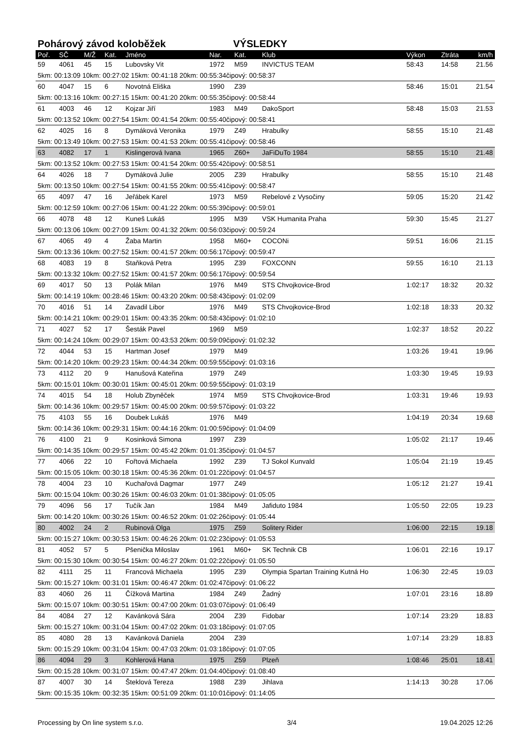Pohárový závod koloběžek VÝSLEDKY
| Poř. | SČ | M/Ž | Kat. | Jméno | Nar. | Kat. | Klub | Výkon | Ztráta | km/h |
| --- | --- | --- | --- | --- | --- | --- | --- | --- | --- | --- |
| 59 | 4061 | 45 | 15 | Lubovsky Vit | 1972 | M59 | INVICTUS TEAM | 58:43 | 14:58 | 21.56 |
| 5km: 00:13:09 10km: 00:27:02 15km: 00:41:18 20km: 00:55:34čipový: 00:58:37 | | | | | | | | | | |
| 60 | 4047 | 15 | 6 | Novotná Eliška | 1990 | Z39 | | 58:46 | 15:01 | 21.54 |
| 5km: 00:13:16 10km: 00:27:15 15km: 00:41:20 20km: 00:55:35čipový: 00:58:44 | | | | | | | | | | |
| 61 | 4003 | 46 | 12 | Kojzar Jiří | 1983 | M49 | DakoSport | 58:48 | 15:03 | 21.53 |
| 5km: 00:13:52 10km: 00:27:54 15km: 00:41:54 20km: 00:55:40čipový: 00:58:41 | | | | | | | | | | |
| 62 | 4025 | 16 | 8 | Dymáková Veronika | 1979 | Z49 | Hrabulky | 58:55 | 15:10 | 21.48 |
| 5km: 00:13:49 10km: 00:27:53 15km: 00:41:53 20km: 00:55:41čipový: 00:58:46 | | | | | | | | | | |
| 63 | 4082 | 17 | 1 | Kislingerová Ivana | 1965 | Z60+ | JaFiDuTo 1984 | 58:55 | 15:10 | 21.48 |
| 5km: 00:13:52 10km: 00:27:53 15km: 00:41:54 20km: 00:55:42čipový: 00:58:51 | | | | | | | | | | |
| 64 | 4026 | 18 | 7 | Dymáková Julie | 2005 | Z39 | Hrabulky | 58:55 | 15:10 | 21.48 |
| 5km: 00:13:50 10km: 00:27:54 15km: 00:41:55 20km: 00:55:41čipový: 00:58:47 | | | | | | | | | | |
| 65 | 4097 | 47 | 16 | Jeřábek Karel | 1973 | M59 | Rebelové z Vysočiny | 59:05 | 15:20 | 21.42 |
| 5km: 00:12:59 10km: 00:27:06 15km: 00:41:22 20km: 00:55:39čipový: 00:59:01 | | | | | | | | | | |
| 66 | 4078 | 48 | 12 | Kuneš Lukáš | 1995 | M39 | VSK Humanita Praha | 59:30 | 15:45 | 21.27 |
| 5km: 00:13:06 10km: 00:27:09 15km: 00:41:32 20km: 00:56:03čipový: 00:59:24 | | | | | | | | | | |
| 67 | 4065 | 49 | 4 | Žaba Martin | 1958 | M60+ | COCONi | 59:51 | 16:06 | 21.15 |
| 5km: 00:13:36 10km: 00:27:52 15km: 00:41:57 20km: 00:56:17čipový: 00:59:47 | | | | | | | | | | |
| 68 | 4083 | 19 | 8 | Staňková Petra | 1995 | Z39 | FOXCONN | 59:55 | 16:10 | 21.13 |
| 5km: 00:13:32 10km: 00:27:52 15km: 00:41:57 20km: 00:56:17čipový: 00:59:54 | | | | | | | | | | |
| 69 | 4017 | 50 | 13 | Polák Milan | 1976 | M49 | STS Chvojkovice-Brod | 1:02:17 | 18:32 | 20.32 |
| 5km: 00:14:19 10km: 00:28:46 15km: 00:43:20 20km: 00:58:43čipový: 01:02:09 | | | | | | | | | | |
| 70 | 4016 | 51 | 14 | Zavadil Libor | 1976 | M49 | STS Chvojkovice-Brod | 1:02:18 | 18:33 | 20.32 |
| 5km: 00:14:21 10km: 00:29:01 15km: 00:43:35 20km: 00:58:43čipový: 01:02:10 | | | | | | | | | | |
| 71 | 4027 | 52 | 17 | Šesták Pavel | 1969 | M59 | | 1:02:37 | 18:52 | 20.22 |
| 5km: 00:14:24 10km: 00:29:07 15km: 00:43:53 20km: 00:59:09čipový: 01:02:32 | | | | | | | | | | |
| 72 | 4044 | 53 | 15 | Hartman Josef | 1979 | M49 | | 1:03:26 | 19:41 | 19.96 |
| 5km: 00:14:20 10km: 00:29:23 15km: 00:44:34 20km: 00:59:55čipový: 01:03:16 | | | | | | | | | | |
| 73 | 4112 | 20 | 9 | Hanušová Kateřina | 1979 | Z49 | | 1:03:30 | 19:45 | 19.93 |
| 5km: 00:15:01 10km: 00:30:01 15km: 00:45:01 20km: 00:59:55čipový: 01:03:19 | | | | | | | | | | |
| 74 | 4015 | 54 | 18 | Holub Zbyněček | 1974 | M59 | STS Chvojkovice-Brod | 1:03:31 | 19:46 | 19.93 |
| 5km: 00:14:36 10km: 00:29:57 15km: 00:45:00 20km: 00:59:57čipový: 01:03:22 | | | | | | | | | | |
| 75 | 4103 | 55 | 16 | Doubek Lukáš | 1976 | M49 | | 1:04:19 | 20:34 | 19.68 |
| 5km: 00:14:36 10km: 00:29:31 15km: 00:44:16 20km: 01:00:59čipový: 01:04:09 | | | | | | | | | | |
| 76 | 4100 | 21 | 9 | Kosinková Simona | 1997 | Z39 | | 1:05:02 | 21:17 | 19.46 |
| 5km: 00:14:35 10km: 00:29:57 15km: 00:45:42 20km: 01:01:35čipový: 01:04:57 | | | | | | | | | | |
| 77 | 4066 | 22 | 10 | Fořtová Michaela | 1992 | Z39 | TJ Sokol Kunvald | 1:05:04 | 21:19 | 19.45 |
| 5km: 00:15:05 10km: 00:30:18 15km: 00:45:36 20km: 01:01:22čipový: 01:04:57 | | | | | | | | | | |
| 78 | 4004 | 23 | 10 | Kuchařová Dagmar | 1977 | Z49 | | 1:05:12 | 21:27 | 19.41 |
| 5km: 00:15:04 10km: 00:30:26 15km: 00:46:03 20km: 01:01:38čipový: 01:05:05 | | | | | | | | | | |
| 79 | 4096 | 56 | 17 | Tučík Jan | 1984 | M49 | Jafiduto 1984 | 1:05:50 | 22:05 | 19.23 |
| 5km: 00:14:20 10km: 00:30:26 15km: 00:46:52 20km: 01:02:26čipový: 01:05:44 | | | | | | | | | | |
| 80 | 4002 | 24 | 2 | Rubinová Olga | 1975 | Z59 | Solitery Rider | 1:06:00 | 22:15 | 19.18 |
| 5km: 00:15:27 10km: 00:30:53 15km: 00:46:26 20km: 01:02:23čipový: 01:05:53 | | | | | | | | | | |
| 81 | 4052 | 57 | 5 | Pšenička Miloslav | 1961 | M60+ | SK Technik CB | 1:06:01 | 22:16 | 19.17 |
| 5km: 00:15:30 10km: 00:30:54 15km: 00:46:27 20km: 01:02:22čipový: 01:05:50 | | | | | | | | | | |
| 82 | 4111 | 25 | 11 | Francová Michaela | 1995 | Z39 | Olympia Spartan Training Kutná Ho | 1:06:30 | 22:45 | 19.03 |
| 5km: 00:15:27 10km: 00:31:01 15km: 00:46:47 20km: 01:02:47čipový: 01:06:22 | | | | | | | | | | |
| 83 | 4060 | 26 | 11 | Čížková Martina | 1984 | Z49 | Žadný | 1:07:01 | 23:16 | 18.89 |
| 5km: 00:15:07 10km: 00:30:51 15km: 00:47:00 20km: 01:03:07čipový: 01:06:49 | | | | | | | | | | |
| 84 | 4084 | 27 | 12 | Kavánková Sára | 2004 | Z39 | Fidobar | 1:07:14 | 23:29 | 18.83 |
| 5km: 00:15:27 10km: 00:31:04 15km: 00:47:02 20km: 01:03:18čipový: 01:07:05 | | | | | | | | | | |
| 85 | 4080 | 28 | 13 | Kavánková Daniela | 2004 | Z39 | | 1:07:14 | 23:29 | 18.83 |
| 5km: 00:15:29 10km: 00:31:04 15km: 00:47:03 20km: 01:03:18čipový: 01:07:05 | | | | | | | | | | |
| 86 | 4094 | 29 | 3 | Kohlerová Hana | 1975 | Z59 | Plzeň | 1:08:46 | 25:01 | 18.41 |
| 5km: 00:15:28 10km: 00:31:07 15km: 00:47:47 20km: 01:04:40čipový: 01:08:40 | | | | | | | | | | |
| 87 | 4007 | 30 | 14 | Šteklová Tereza | 1988 | Z39 | Jihlava | 1:14:13 | 30:28 | 17.06 |
| 5km: 00:15:35 10km: 00:32:35 15km: 00:51:09 20km: 01:10:01čipový: 01:14:05 | | | | | | | | | | |
Processing by On line system s.r.o. 3/4 19.04.2025 12:26